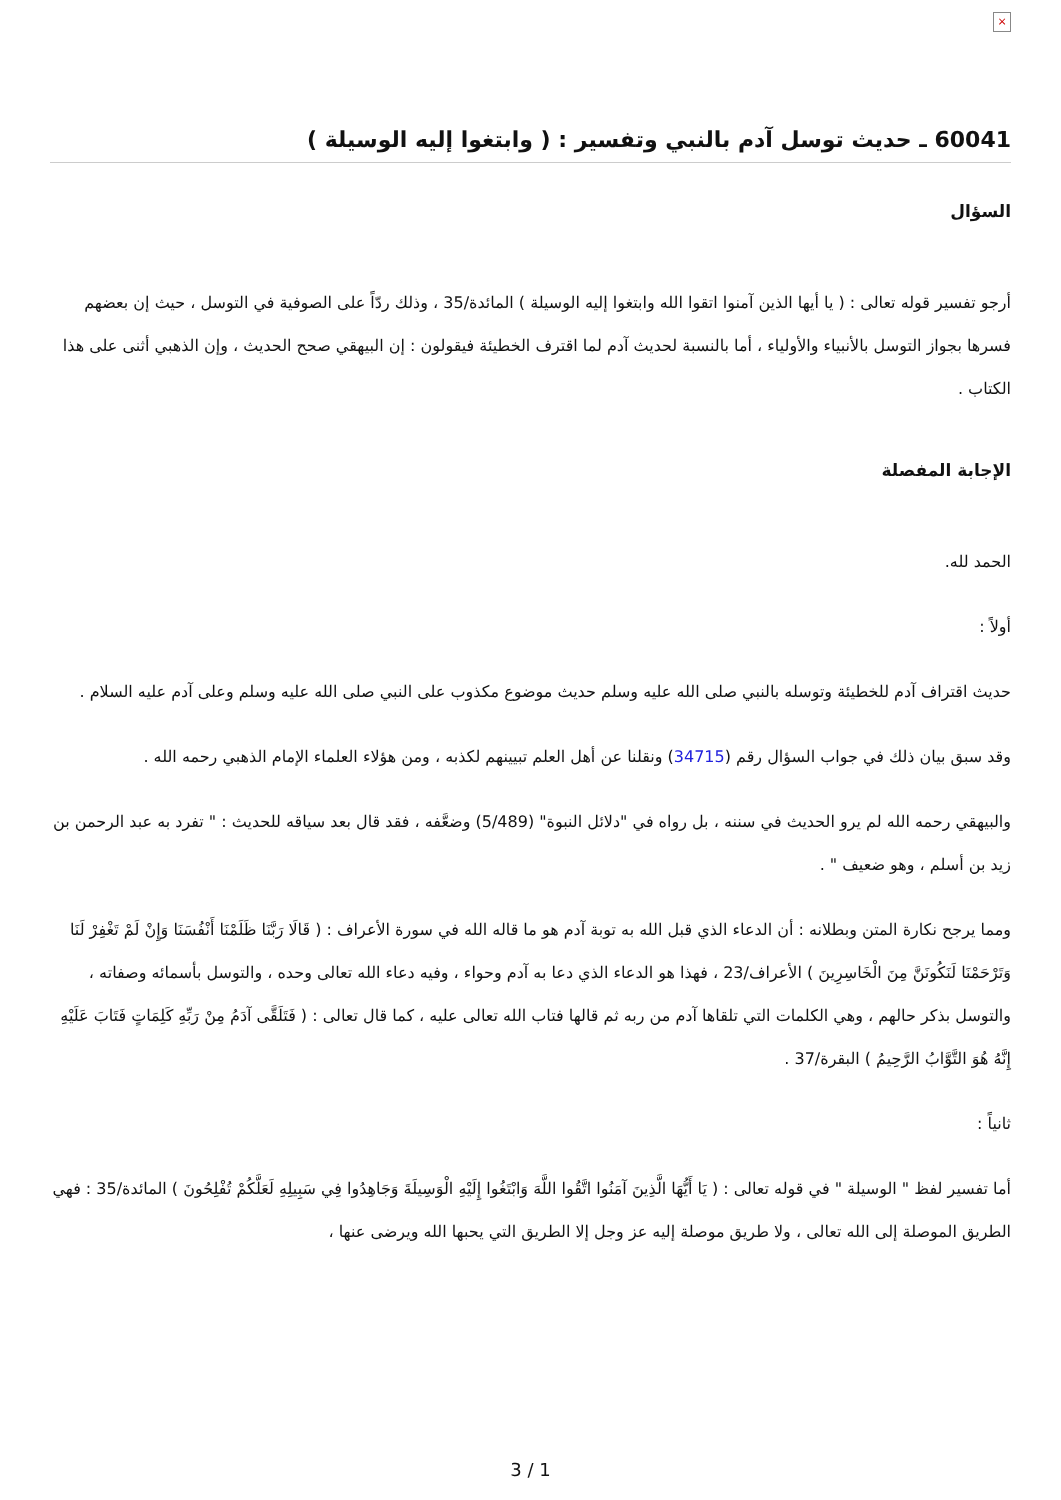×
60041 ـ حديث توسل آدم بالنبي وتفسير : ( وابتغوا إليه الوسيلة )
السؤال
أرجو تفسير قوله تعالى : ( يا أيها الذين آمنوا اتقوا الله وابتغوا إليه الوسيلة ) المائدة/35 ، وذلك ردّاً على الصوفية في التوسل ، حيث إن بعضهم فسرها بجواز التوسل بالأنبياء والأولياء ، أما بالنسبة لحديث آدم لما اقترف الخطيئة فيقولون : إن البيهقي صحح الحديث ، وإن الذهبي أثنى على هذا الكتاب .
الإجابة المفصلة
الحمد لله.
أولاً :
حديث اقتراف آدم للخطيئة وتوسله بالنبي صلى الله عليه وسلم حديث موضوع مكذوب على النبي صلى الله عليه وسلم وعلى آدم عليه السلام .
وقد سبق بيان ذلك في جواب السؤال رقم (34715) ونقلنا عن أهل العلم تبيينهم لكذبه ، ومن هؤلاء العلماء الإمام الذهبي رحمه الله .
والبيهقي رحمه الله لم يرو الحديث في سننه ، بل رواه في "دلائل النبوة" (5/489) وضعَّفه ، فقد قال بعد سياقه للحديث : " تفرد به عبد الرحمن بن زيد بن أسلم ، وهو ضعيف " .
ومما يرجح نكارة المتن وبطلانه : أن الدعاء الذي قبل الله به توبة آدم هو ما قاله الله في سورة الأعراف : ( قَالَا رَبَّنَا ظَلَمْنَا أَنْفُسَنَا وَإِنْ لَمْ تَغْفِرْ لَنَا وَتَرْحَمْنَا لَنَكُونَنَّ مِنَ الْخَاسِرِينَ ) الأعراف/23 ، فهذا هو الدعاء الذي دعا به آدم وحواء ، وفيه دعاء الله تعالى وحده ، والتوسل بأسمائه وصفاته ، والتوسل بذكر حالهم ، وهي الكلمات التي تلقاها آدم من ربه ثم قالها فتاب الله تعالى عليه ، كما قال تعالى : ( فَتَلَقَّى آدَمُ مِنْ رَبِّهِ كَلِمَاتٍ فَتَابَ عَلَيْهِ إِنَّهُ هُوَ التَّوَّابُ الرَّحِيمُ ) البقرة/37 .
ثانياً :
أما تفسير لفظ " الوسيلة " في قوله تعالى : ( يَا أَيُّهَا الَّذِينَ آمَنُوا اتَّقُوا اللَّهَ وَابْتَغُوا إِلَيْهِ الْوَسِيلَةَ وَجَاهِدُوا فِي سَبِيلِهِ لَعَلَّكُمْ تُفْلِحُونَ ) المائدة/35 : فهي الطريق الموصلة إلى الله تعالى ، ولا طريق موصلة إليه عز وجل إلا الطريق التي يحبها الله ويرضى عنها ،
3 / 1